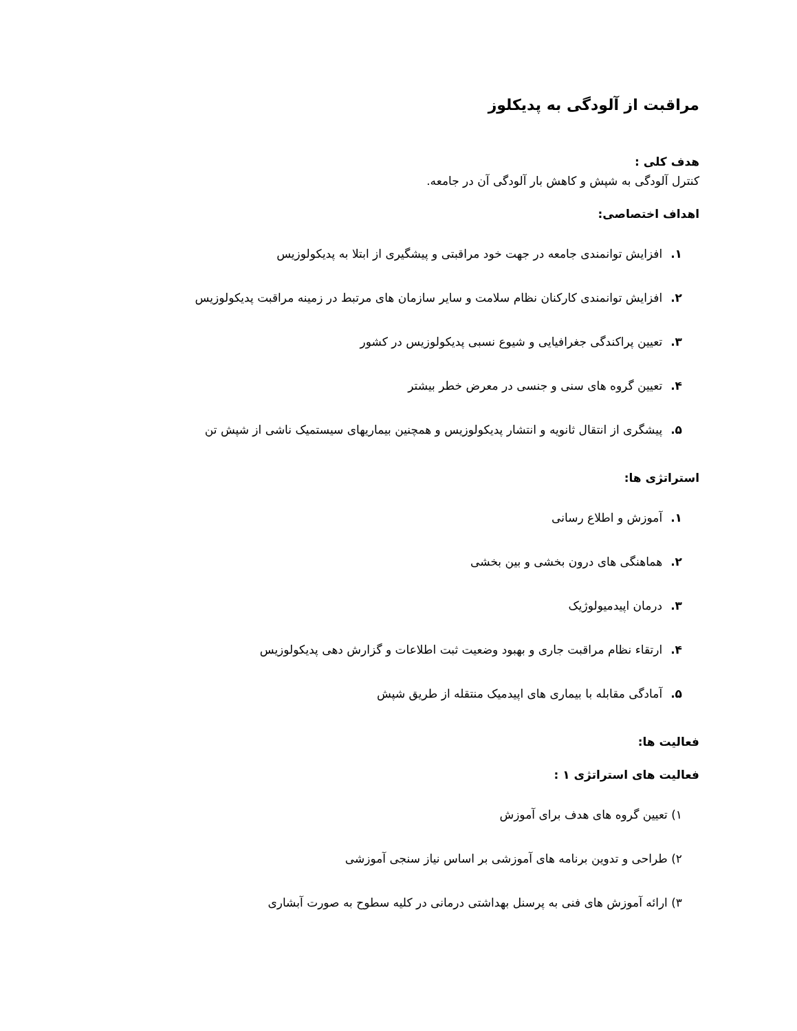مراقبت از آلودگی به پدیکلوز
هدف کلی :
کنترل آلودگی به شپش و کاهش بار آلودگی آن در جامعه.
اهداف اختصاصی:
۱. افزایش توانمندی جامعه در جهت خود مراقبتی و پیشگیری از ابتلا به پدیکولوزیس
۲. افزایش توانمندی کارکنان نظام سلامت و سایر سازمان های مرتبط در زمینه مراقبت پدیکولوزیس
۳. تعیین پراکندگی جغرافیایی و شیوع نسبی پدیکولوزیس در کشور
۴. تعیین گروه های سنی و جنسی در معرض خطر بیشتر
۵. پیشگری از انتقال ثانویه و انتشار پدیکولوزیس و همچنین بیماریهای سیستمیک ناشی از شپش تن
استراتژی ها:
۱. آموزش و اطلاع رسانی
۲. هماهنگی های درون بخشی و بین بخشی
۳. درمان اپیدمیولوژیک
۴. ارتقاء نظام مراقبت جاری و بهبود وضعیت ثبت اطلاعات و گزارش دهی پدیکولوزیس
۵. آمادگی مقابله با بیماری های اپیدمیک منتقله از طریق شپش
فعالیت ها:
فعالیت های استراتژی ۱ :
۱) تعیین گروه های هدف برای آموزش
۲) طراحی و تدوین برنامه های آموزشی بر اساس نیاز سنجی آموزشی
۳) ارائه آموزش های فنی به پرسنل بهداشتی درمانی در کلیه سطوح به صورت آبشاری